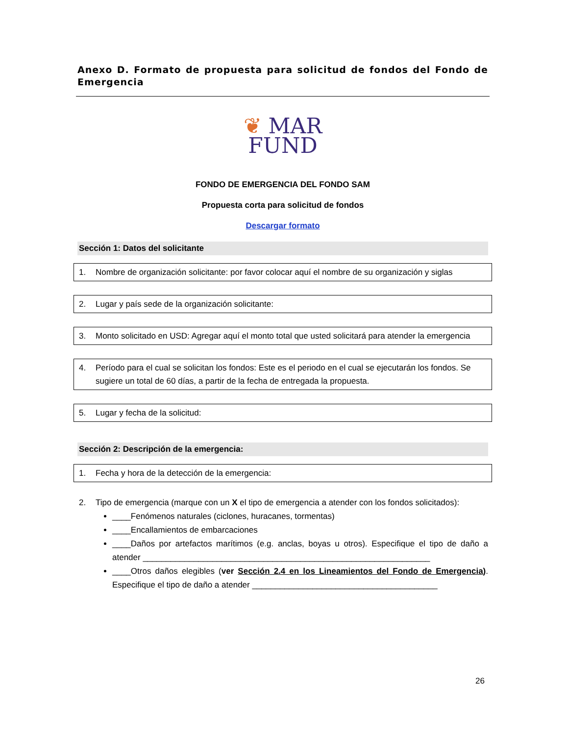Anexo D. Formato de propuesta para solicitud de fondos del Fondo de Emergencia
❦ MAR
FUND
FONDO DE EMERGENCIA DEL FONDO SAM
Propuesta corta para solicitud de fondos
Descargar formato
Sección 1: Datos del solicitante
1. Nombre de organización solicitante: por favor colocar aquí el nombre de su organización y siglas
2. Lugar y país sede de la organización solicitante:
3. Monto solicitado en USD: Agregar aquí el monto total que usted solicitará para atender la emergencia
4. Período para el cual se solicitan los fondos: Este es el periodo en el cual se ejecutarán los fondos. Se sugiere un total de 60 días, a partir de la fecha de entregada la propuesta.
5. Lugar y fecha de la solicitud:
Sección 2: Descripción de la emergencia:
1. Fecha y hora de la detección de la emergencia:
2. Tipo de emergencia (marque con un X el tipo de emergencia a atender con los fondos solicitados):
____Fenómenos naturales (ciclones, huracanes, tormentas)
____Encallamientos de embarcaciones
____Daños por artefactos marítimos (e.g. anclas, boyas u otros). Especifique el tipo de daño a atender ______________________________________________________________
____Otros daños elegibles (ver Sección 2.4 en los Lineamientos del Fondo de Emergencia). Especifique el tipo de daño a atender ________________________________________
26